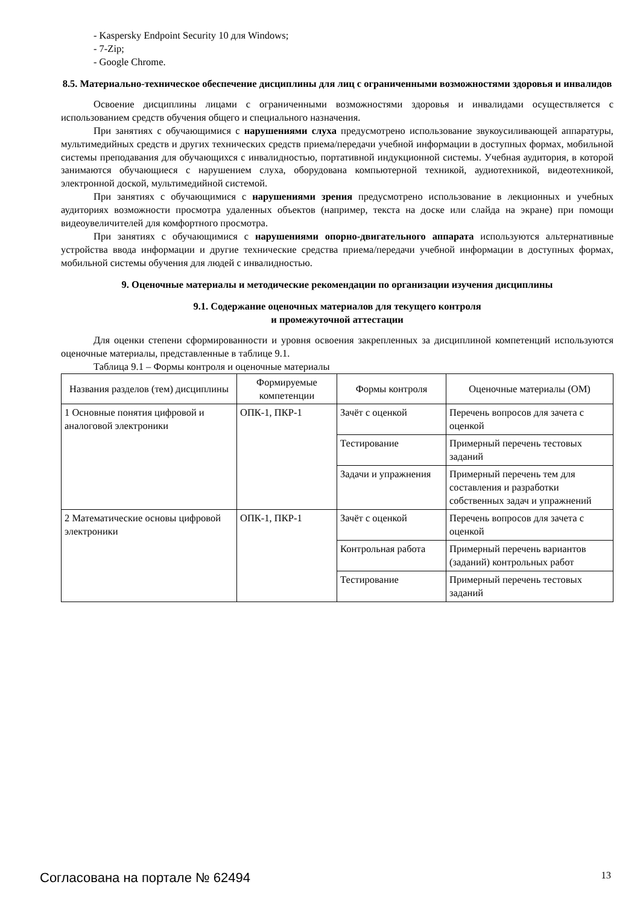- Kaspersky Endpoint Security 10 для Windows;
- 7-Zip;
- Google Chrome.
8.5. Материально-техническое обеспечение дисциплины для лиц с ограниченными возможностями здоровья и инвалидов
Освоение дисциплины лицами с ограниченными возможностями здоровья и инвалидами осуществляется с использованием средств обучения общего и специального назначения.
При занятиях с обучающимися с нарушениями слуха предусмотрено использование звукоусиливающей аппаратуры, мультимедийных средств и других технических средств приема/передачи учебной информации в доступных формах, мобильной системы преподавания для обучающихся с инвалидностью, портативной индукционной системы. Учебная аудитория, в которой занимаются обучающиеся с нарушением слуха, оборудована компьютерной техникой, аудиотехникой, видеотехникой, электронной доской, мультимедийной системой.
При занятиях с обучающимися с нарушениями зрения предусмотрено использование в лекционных и учебных аудиториях возможности просмотра удаленных объектов (например, текста на доске или слайда на экране) при помощи видеоувеличителей для комфортного просмотра.
При занятиях с обучающимися с нарушениями опорно-двигательного аппарата используются альтернативные устройства ввода информации и другие технические средства приема/передачи учебной информации в доступных формах, мобильной системы обучения для людей с инвалидностью.
9. Оценочные материалы и методические рекомендации по организации изучения дисциплины
9.1. Содержание оценочных материалов для текущего контроля
и промежуточной аттестации
Для оценки степени сформированности и уровня освоения закрепленных за дисциплиной компетенций используются оценочные материалы, представленные в таблице 9.1.
Таблица 9.1 – Формы контроля и оценочные материалы
| Названия разделов (тем) дисциплины | Формируемые компетенции | Формы контроля | Оценочные материалы (ОМ) |
| --- | --- | --- | --- |
| 1 Основные понятия цифровой и аналоговой электроники | ОПК-1, ПКР-1 | Зачёт с оценкой | Перечень вопросов для зачета с оценкой |
| | | Тестирование | Примерный перечень тестовых заданий |
| | | Задачи и упражнения | Примерный перечень тем для составления и разработки собственных задач и упражнений |
| 2 Математические основы цифровой электроники | ОПК-1, ПКР-1 | Зачёт с оценкой | Перечень вопросов для зачета с оценкой |
| | | Контрольная работа | Примерный перечень вариантов (заданий) контрольных работ |
| | | Тестирование | Примерный перечень тестовых заданий |
Согласована на портале № 62494 13